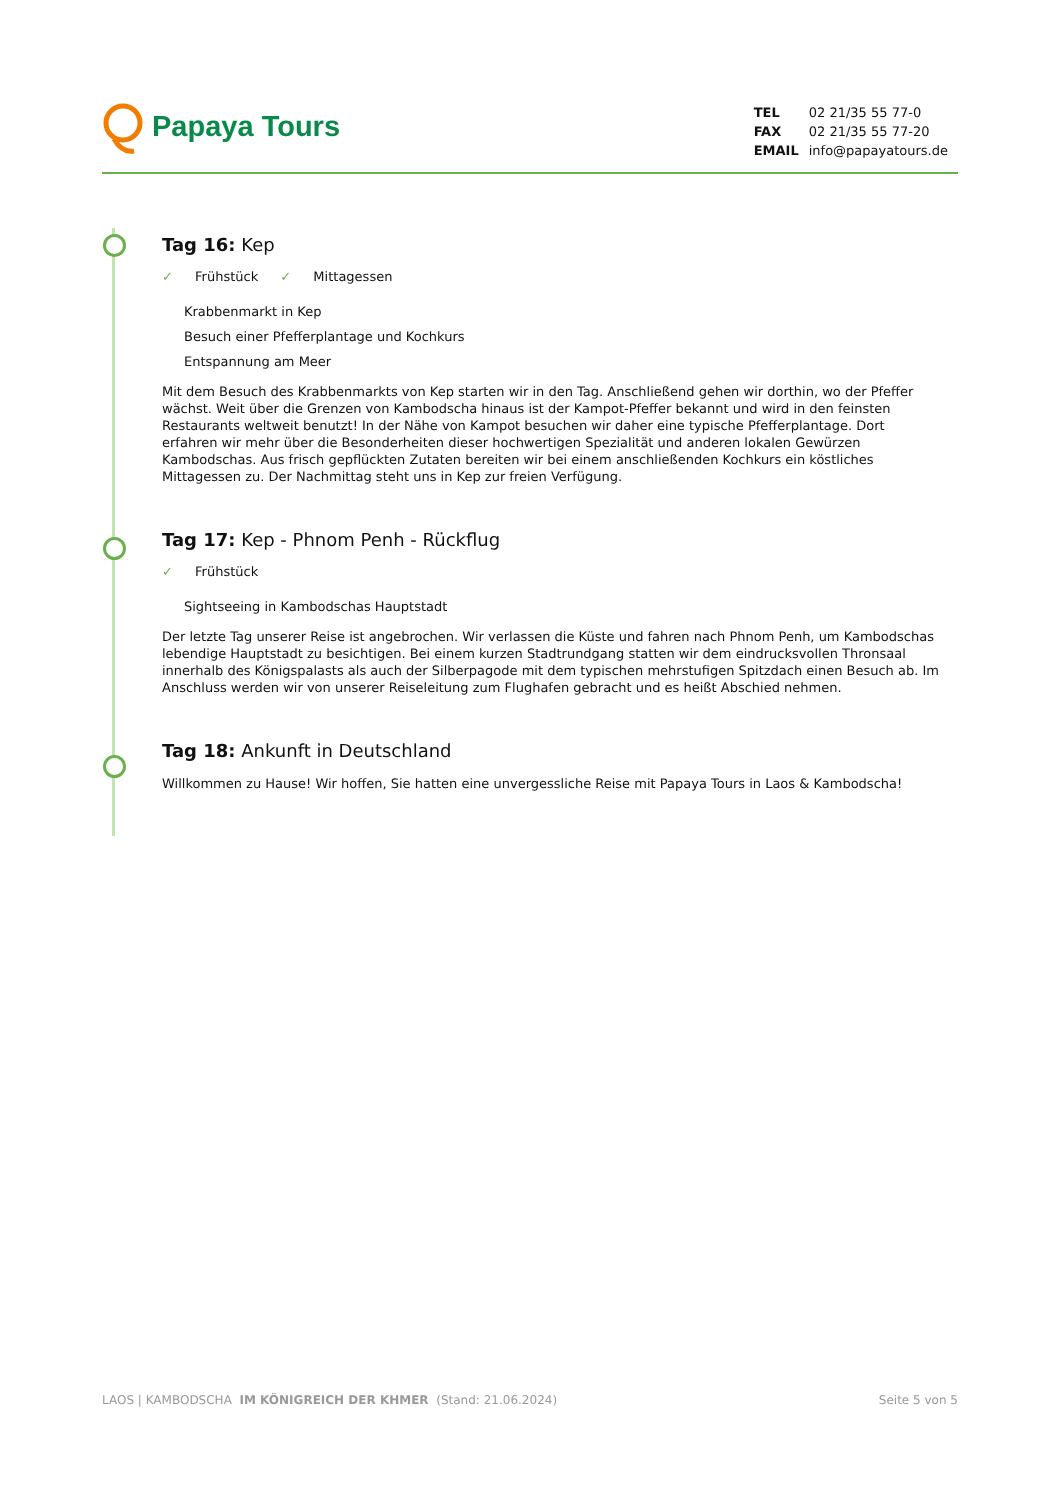Papaya Tours
| TEL | 02 21/35 55 77-0 |
| FAX | 02 21/35 55 77-20 |
| EMAIL | info@papayatours.de |
Tag 16: Kep
✓ Frühstück ✓ Mittagessen
Krabbenmarkt in Kep
Besuch einer Pfefferplantage und Kochkurs
Entspannung am Meer
Mit dem Besuch des Krabbenmarkts von Kep starten wir in den Tag. Anschließend gehen wir dorthin, wo der Pfeffer wächst. Weit über die Grenzen von Kambodscha hinaus ist der Kampot-Pfeffer bekannt und wird in den feinsten Restaurants weltweit benutzt! In der Nähe von Kampot besuchen wir daher eine typische Pfefferplantage. Dort erfahren wir mehr über die Besonderheiten dieser hochwertigen Spezialität und anderen lokalen Gewürzen Kambodschas. Aus frisch gepflückten Zutaten bereiten wir bei einem anschließenden Kochkurs ein köstliches Mittagessen zu. Der Nachmittag steht uns in Kep zur freien Verfügung.
Tag 17: Kep - Phnom Penh - Rückflug
✓ Frühstück
Sightseeing in Kambodschas Hauptstadt
Der letzte Tag unserer Reise ist angebrochen. Wir verlassen die Küste und fahren nach Phnom Penh, um Kambodschas lebendige Hauptstadt zu besichtigen. Bei einem kurzen Stadtrundgang statten wir dem eindrucksvollen Thronsaal innerhalb des Königspalasts als auch der Silberpagode mit dem typischen mehrstufigen Spitzdach einen Besuch ab. Im Anschluss werden wir von unserer Reiseleitung zum Flughafen gebracht und es heißt Abschied nehmen.
Tag 18: Ankunft in Deutschland
Willkommen zu Hause! Wir hoffen, Sie hatten eine unvergessliche Reise mit Papaya Tours in Laos & Kambodscha!
LAOS | KAMBODSCHA IM KÖNIGREICH DER KHMER (Stand: 21.06.2024)
Seite 5 von 5